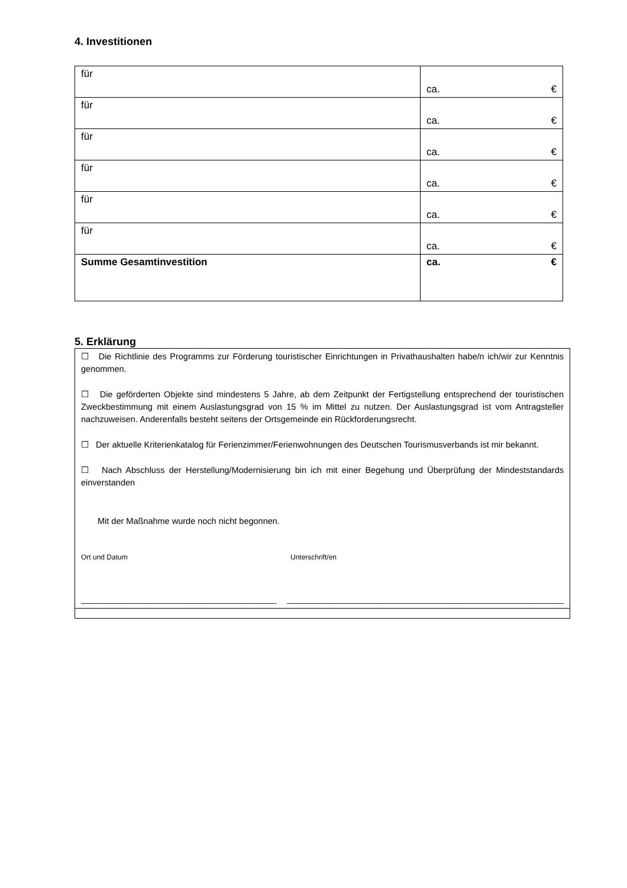4. Investitionen
| für | ca. € |
| für | ca. € |
| für | ca. € |
| für | ca. € |
| für | ca. € |
| für | ca. € |
| Summe Gesamtinvestition | ca. € |
5. Erklärung
☐ Die Richtlinie des Programms zur Förderung touristischer Einrichtungen in Privathaushalten habe/n ich/wir zur Kenntnis genommen.
☐ Die geförderten Objekte sind mindestens 5 Jahre, ab dem Zeitpunkt der Fertigstellung entsprechend der touristischen Zweckbestimmung mit einem Auslastungsgrad von 15 % im Mittel zu nutzen. Der Auslastungsgrad ist vom Antragsteller nachzuweisen. Anderenfalls besteht seitens der Ortsgemeinde ein Rückforderungsrecht.
☐ Der aktuelle Kriterienkatalog für Ferienzimmer/Ferienwohnungen des Deutschen Tourismusverbands ist mir bekannt.
☐ Nach Abschluss der Herstellung/Modernisierung bin ich mit einer Begehung und Überprüfung der Mindeststandards einverstanden
Mit der Maßnahme wurde noch nicht begonnen.
Ort und Datum Unterschrift/en
_________________________________________ __________________________________________________________